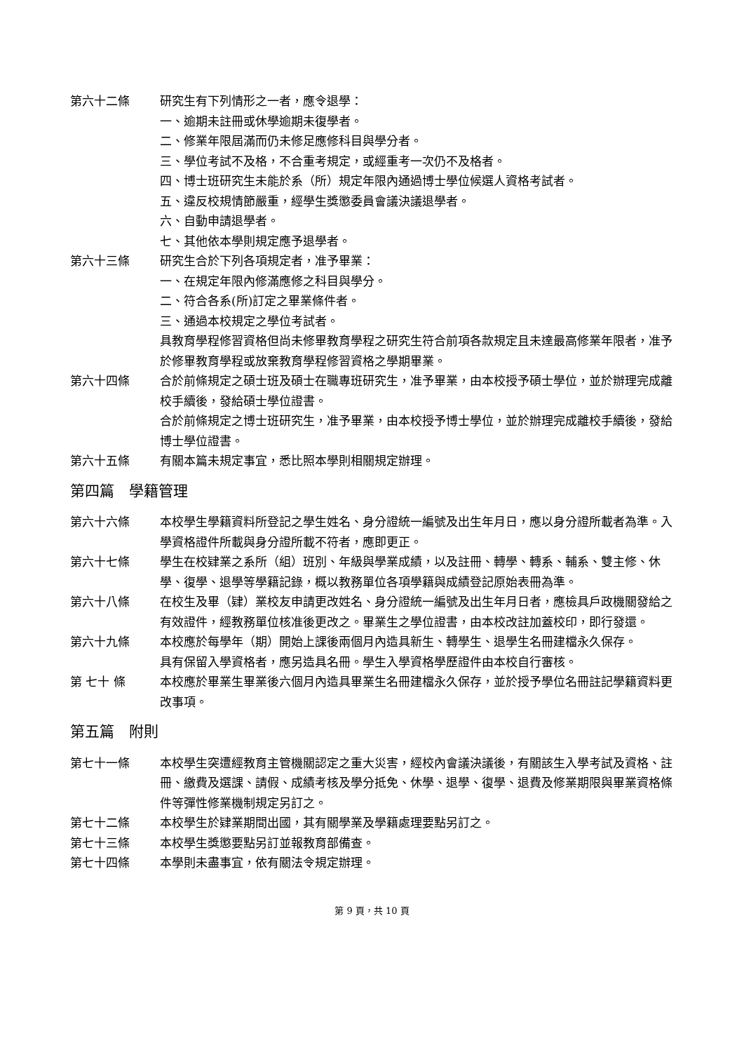第六十二條 研究生有下列情形之一者，應令退學：
一、逾期未註冊或休學逾期未復學者。
二、修業年限屆滿而仍未修足應修科目與學分者。
三、學位考試不及格，不合重考規定，或經重考一次仍不及格者。
四、博士班研究生未能於系（所）規定年限內通過博士學位候選人資格考試者。
五、違反校規情節嚴重，經學生獎懲委員會議決議退學者。
六、自動申請退學者。
七、其他依本學則規定應予退學者。
第六十三條 研究生合於下列各項規定者，准予畢業：
一、在規定年限內修滿應修之科目與學分。
二、符合各系(所)訂定之畢業條件者。
三、通過本校規定之學位考試者。
具教育學程修習資格但尚未修畢教育學程之研究生符合前項各款規定且未達最高修業年限者，准予於修畢教育學程或放棄教育學程修習資格之學期畢業。
第六十四條 合於前條規定之碩士班及碩士在職專班研究生，准予畢業，由本校授予碩士學位，並於辦理完成離校手續後，發給碩士學位證書。
合於前條規定之博士班研究生，准予畢業，由本校授予博士學位，並於辦理完成離校手續後，發給博士學位證書。
第六十五條 有關本篇未規定事宜，悉比照本學則相關規定辦理。
第四篇　學籍管理
第六十六條 本校學生學籍資料所登記之學生姓名、身分證統一編號及出生年月日，應以身分證所載者為準。入學資格證件所載與身分證所載不符者，應即更正。
第六十七條 學生在校肄業之系所（組）班別、年級與學業成績，以及註冊、轉學、轉系、輔系、雙主修、休學、復學、退學等學籍記錄，概以教務單位各項學籍與成績登記原始表冊為準。
第六十八條 在校生及畢（肄）業校友申請更改姓名、身分證統一編號及出生年月日者，應檢具戶政機關發給之有效證件，經教務單位核准後更改之。畢業生之學位證書，由本校改註加蓋校印，即行發還。
第六十九條 本校應於每學年（期）開始上課後兩個月內造具新生、轉學生、退學生名冊建檔永久保存。
具有保留入學資格者，應另造具名冊。學生入學資格學歷證件由本校自行審核。
第 七十 條 本校應於畢業生畢業後六個月內造具畢業生名冊建檔永久保存，並於授予學位名冊註記學籍資料更改事項。
第五篇　附則
第七十一條 本校學生突遭經教育主管機關認定之重大災害，經校內會議決議後，有關該生入學考試及資格、註冊、繳費及選課、請假、成績考核及學分抵免、休學、退學、復學、退費及修業期限與畢業資格條件等彈性修業機制規定另訂之。
第七十二條 本校學生於肄業期間出國，其有關學業及學籍處理要點另訂之。
第七十三條 本校學生獎懲要點另訂並報教育部備查。
第七十四條 本學則未盡事宜，依有關法令規定辦理。
第 9 頁，共 10 頁